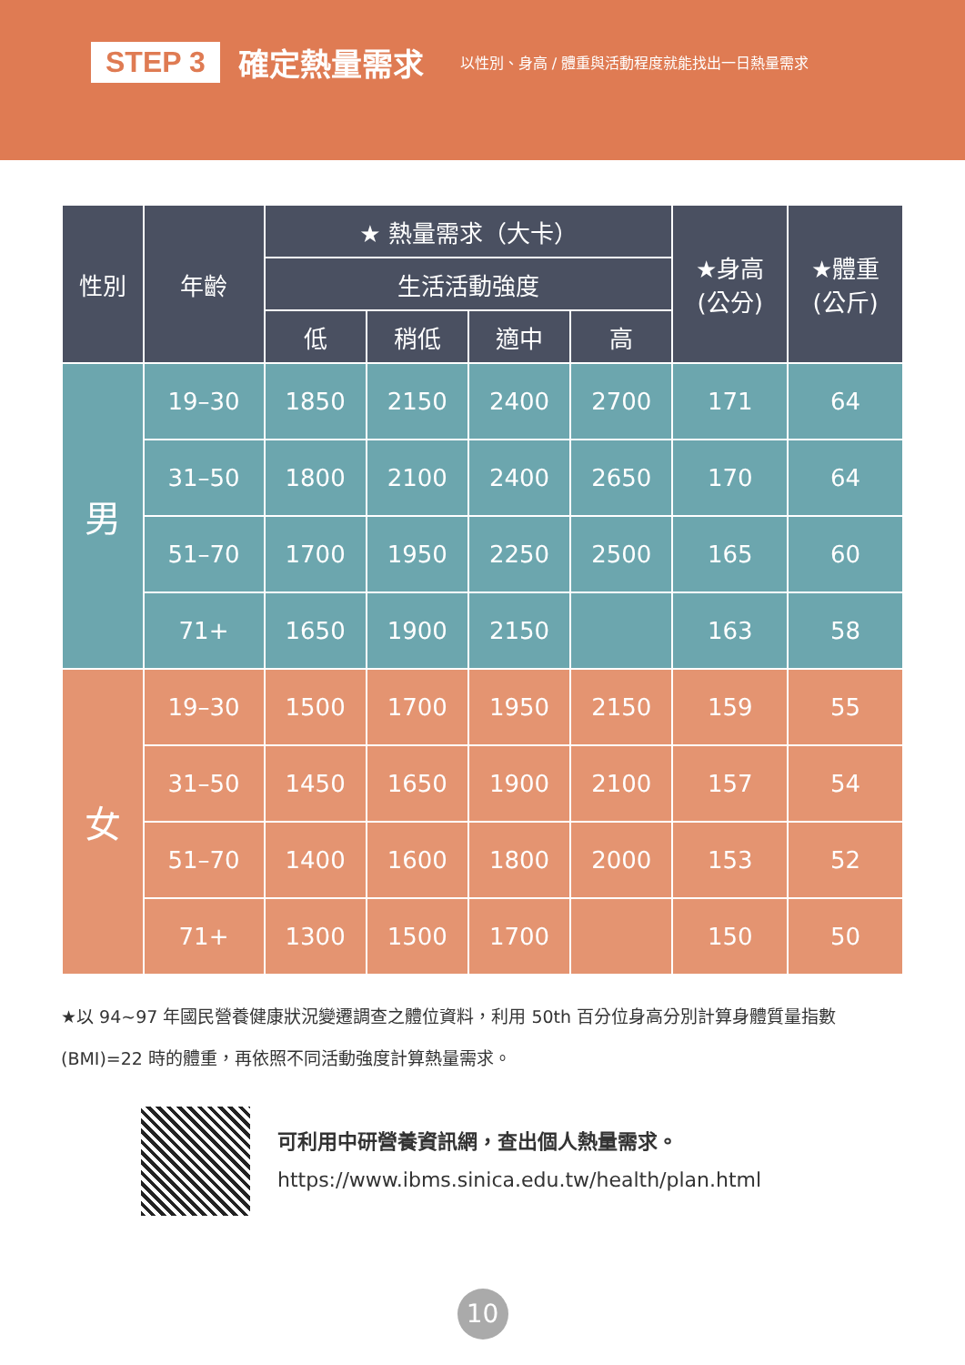STEP 3 確定熱量需求 以性別、身高 / 體重與活動程度就能找出一日熱量需求
| 性別 | 年齡 | ★ 熱量需求（大卡） | | | | ★身高 (公分) | ★體重 (公斤) |
| --- | --- | --- | --- | --- | --- | --- | --- |
| | | 生活活動強度 | | | | | |
| | | 低 | 稍低 | 適中 | 高 | | |
| 男 | 19–30 | 1850 | 2150 | 2400 | 2700 | 171 | 64 |
| | 31–50 | 1800 | 2100 | 2400 | 2650 | 170 | 64 |
| | 51–70 | 1700 | 1950 | 2250 | 2500 | 165 | 60 |
| | 71+ | 1650 | 1900 | 2150 | | 163 | 58 |
| 女 | 19–30 | 1500 | 1700 | 1950 | 2150 | 159 | 55 |
| | 31–50 | 1450 | 1650 | 1900 | 2100 | 157 | 54 |
| | 51–70 | 1400 | 1600 | 1800 | 2000 | 153 | 52 |
| | 71+ | 1300 | 1500 | 1700 | | 150 | 50 |
★以 94~97 年國民營養健康狀況變遷調查之體位資料，利用 50th 百分位身高分別計算身體質量指數 (BMI)=22 時的體重，再依照不同活動強度計算熱量需求。
可利用中研營養資訊網，查出個人熱量需求。
https://www.ibms.sinica.edu.tw/health/plan.html
10